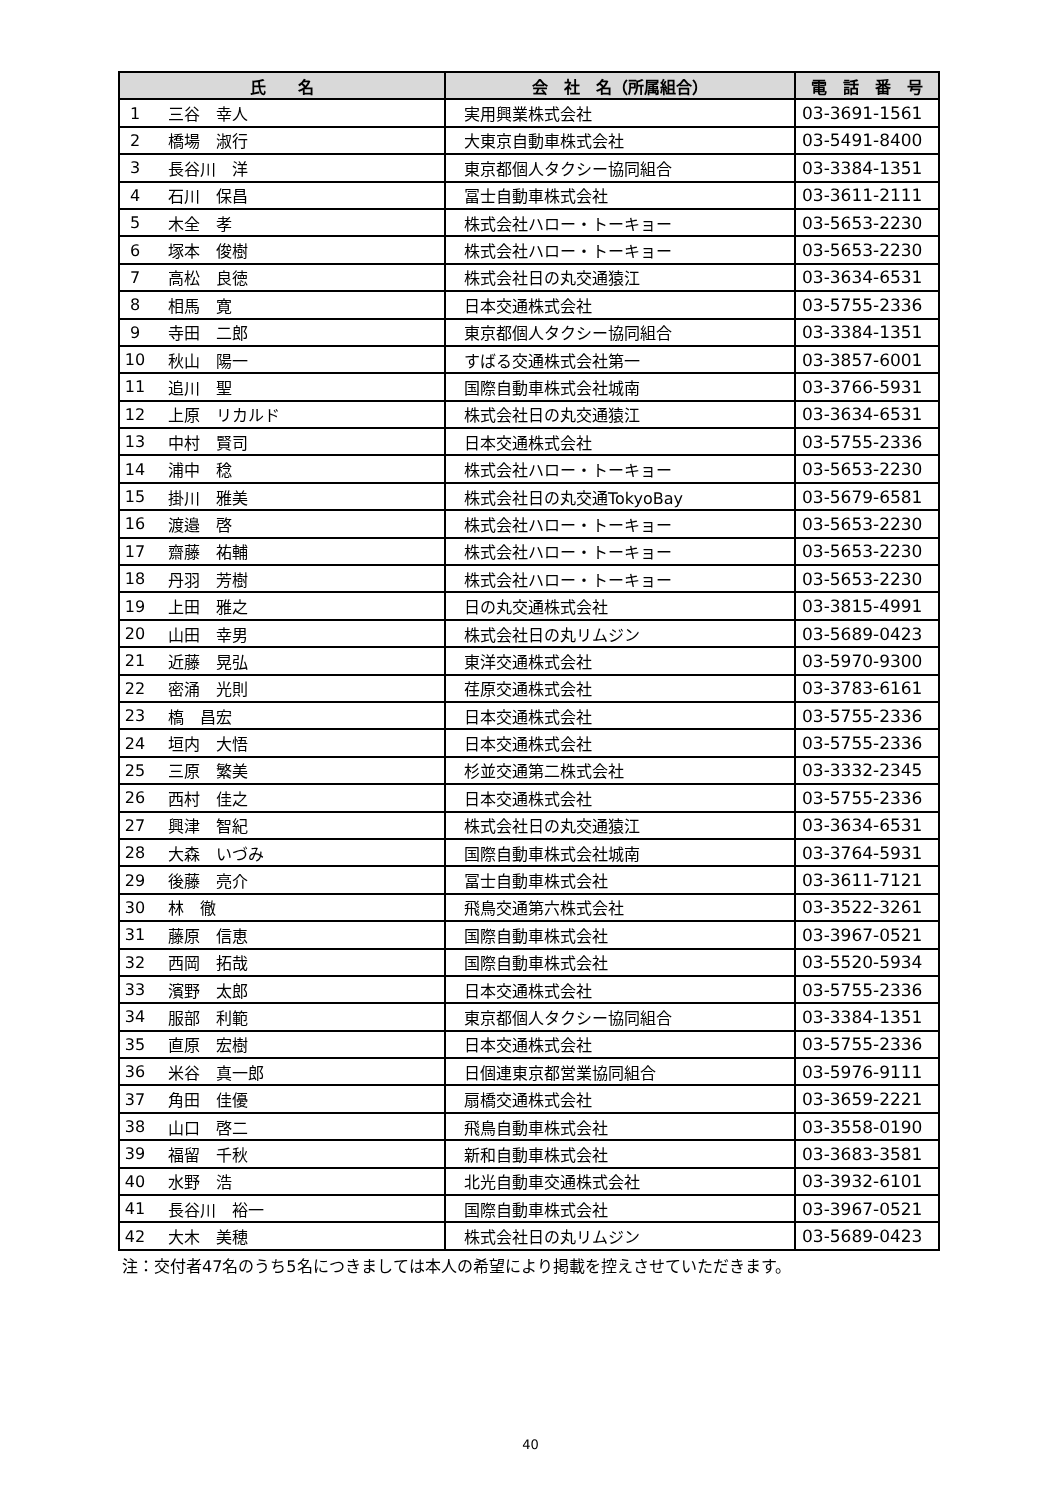| 氏 名 | | 会 社 名（所属組合） | 電 話 番 号 |
| --- | --- | --- | --- |
| 1 | 三谷 幸人 | 実用興業株式会社 | 03-3691-1561 |
| 2 | 橋場 淑行 | 大東京自動車株式会社 | 03-5491-8400 |
| 3 | 長谷川 洋 | 東京都個人タクシー協同組合 | 03-3384-1351 |
| 4 | 石川 保昌 | 冨士自動車株式会社 | 03-3611-2111 |
| 5 | 木全 孝 | 株式会社ハロー・トーキョー | 03-5653-2230 |
| 6 | 塚本 俊樹 | 株式会社ハロー・トーキョー | 03-5653-2230 |
| 7 | 高松 良徳 | 株式会社日の丸交通猿江 | 03-3634-6531 |
| 8 | 相馬 寛 | 日本交通株式会社 | 03-5755-2336 |
| 9 | 寺田 二郎 | 東京都個人タクシー協同組合 | 03-3384-1351 |
| 10 | 秋山 陽一 | すばる交通株式会社第一 | 03-3857-6001 |
| 11 | 追川 聖 | 国際自動車株式会社城南 | 03-3766-5931 |
| 12 | 上原 リカルド | 株式会社日の丸交通猿江 | 03-3634-6531 |
| 13 | 中村 賢司 | 日本交通株式会社 | 03-5755-2336 |
| 14 | 浦中 稔 | 株式会社ハロー・トーキョー | 03-5653-2230 |
| 15 | 掛川 雅美 | 株式会社日の丸交通TokyoBay | 03-5679-6581 |
| 16 | 渡邉 啓 | 株式会社ハロー・トーキョー | 03-5653-2230 |
| 17 | 齋藤 祐輔 | 株式会社ハロー・トーキョー | 03-5653-2230 |
| 18 | 丹羽 芳樹 | 株式会社ハロー・トーキョー | 03-5653-2230 |
| 19 | 上田 雅之 | 日の丸交通株式会社 | 03-3815-4991 |
| 20 | 山田 幸男 | 株式会社日の丸リムジン | 03-5689-0423 |
| 21 | 近藤 晃弘 | 東洋交通株式会社 | 03-5970-9300 |
| 22 | 密涌 光則 | 荏原交通株式会社 | 03-3783-6161 |
| 23 | 槗 昌宏 | 日本交通株式会社 | 03-5755-2336 |
| 24 | 垣内 大悟 | 日本交通株式会社 | 03-5755-2336 |
| 25 | 三原 繁美 | 杉並交通第二株式会社 | 03-3332-2345 |
| 26 | 西村 佳之 | 日本交通株式会社 | 03-5755-2336 |
| 27 | 興津 智紀 | 株式会社日の丸交通猿江 | 03-3634-6531 |
| 28 | 大森 いづみ | 国際自動車株式会社城南 | 03-3764-5931 |
| 29 | 後藤 亮介 | 冨士自動車株式会社 | 03-3611-7121 |
| 30 | 林 徹 | 飛鳥交通第六株式会社 | 03-3522-3261 |
| 31 | 藤原 信恵 | 国際自動車株式会社 | 03-3967-0521 |
| 32 | 西岡 拓哉 | 国際自動車株式会社 | 03-5520-5934 |
| 33 | 濱野 太郎 | 日本交通株式会社 | 03-5755-2336 |
| 34 | 服部 利範 | 東京都個人タクシー協同組合 | 03-3384-1351 |
| 35 | 直原 宏樹 | 日本交通株式会社 | 03-5755-2336 |
| 36 | 米谷 真一郎 | 日個連東京都営業協同組合 | 03-5976-9111 |
| 37 | 角田 佳優 | 扇橋交通株式会社 | 03-3659-2221 |
| 38 | 山口 啓二 | 飛鳥自動車株式会社 | 03-3558-0190 |
| 39 | 福留 千秋 | 新和自動車株式会社 | 03-3683-3581 |
| 40 | 水野 浩 | 北光自動車交通株式会社 | 03-3932-6101 |
| 41 | 長谷川 裕一 | 国際自動車株式会社 | 03-3967-0521 |
| 42 | 大木 美穂 | 株式会社日の丸リムジン | 03-5689-0423 |
注：交付者47名のうち5名につきましては本人の希望により掲載を控えさせていただきます。
40